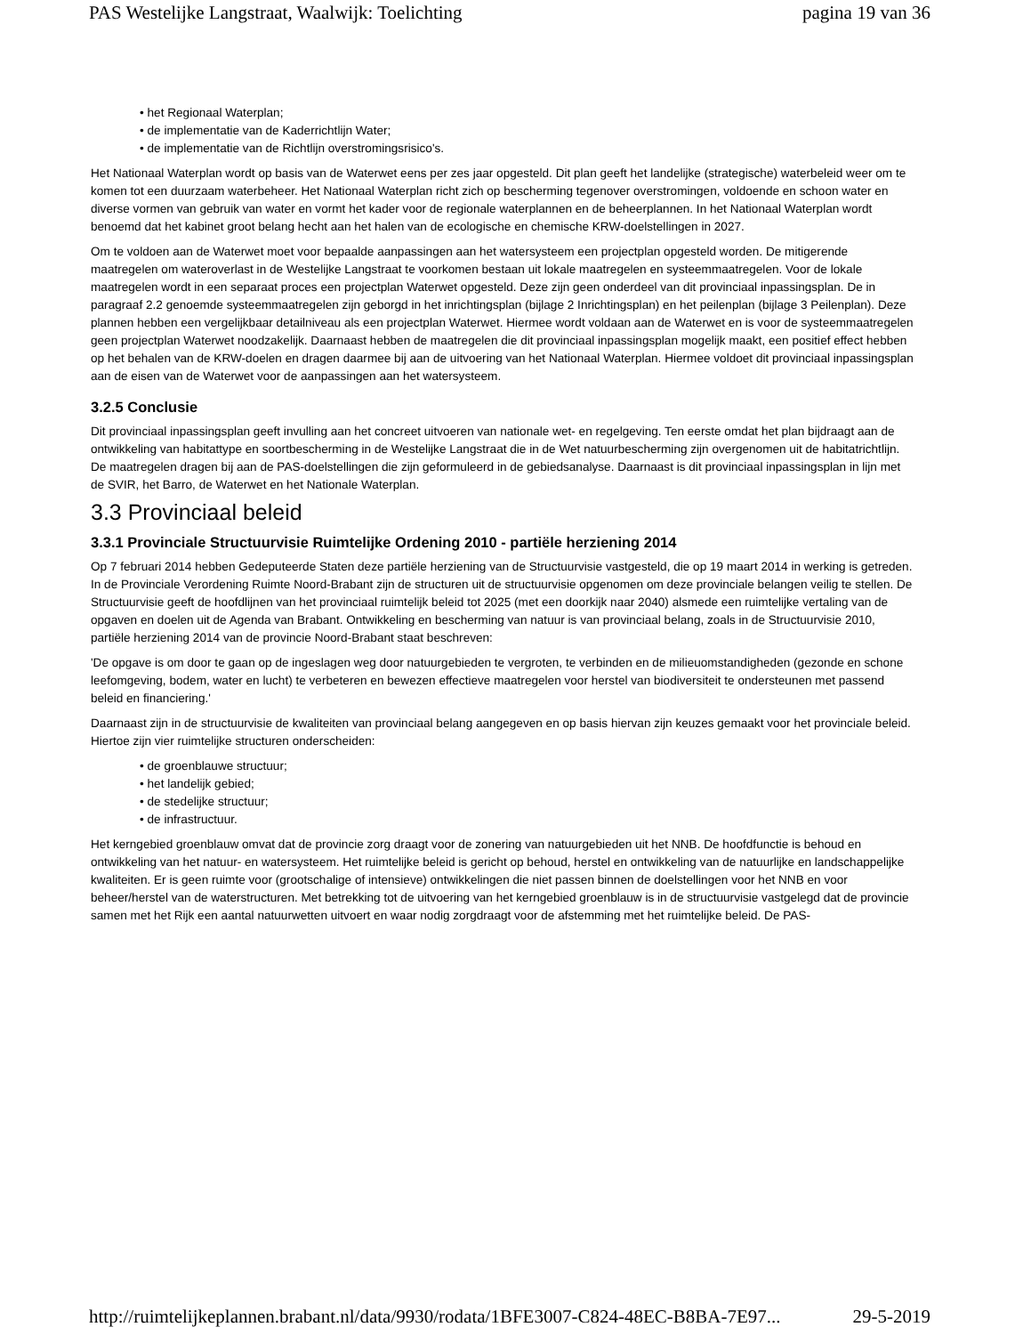PAS Westelijke Langstraat, Waalwijk: Toelichting pagina 19 van 36
het Regionaal Waterplan;
de implementatie van de Kaderrichtlijn Water;
de implementatie van de Richtlijn overstromingsrisico's.
Het Nationaal Waterplan wordt op basis van de Waterwet eens per zes jaar opgesteld. Dit plan geeft het landelijke (strategische) waterbeleid weer om te komen tot een duurzaam waterbeheer. Het Nationaal Waterplan richt zich op bescherming tegenover overstromingen, voldoende en schoon water en diverse vormen van gebruik van water en vormt het kader voor de regionale waterplannen en de beheerplannen. In het Nationaal Waterplan wordt benoemd dat het kabinet groot belang hecht aan het halen van de ecologische en chemische KRW-doelstellingen in 2027.
Om te voldoen aan de Waterwet moet voor bepaalde aanpassingen aan het watersysteem een projectplan opgesteld worden. De mitigerende maatregelen om wateroverlast in de Westelijke Langstraat te voorkomen bestaan uit lokale maatregelen en systeemmaatregelen. Voor de lokale maatregelen wordt in een separaat proces een projectplan Waterwet opgesteld. Deze zijn geen onderdeel van dit provinciaal inpassingsplan. De in paragraaf 2.2 genoemde systeemmaatregelen zijn geborgd in het inrichtingsplan (bijlage 2 Inrichtingsplan) en het peilenplan (bijlage 3 Peilenplan). Deze plannen hebben een vergelijkbaar detailniveau als een projectplan Waterwet. Hiermee wordt voldaan aan de Waterwet en is voor de systeemmaatregelen geen projectplan Waterwet noodzakelijk. Daarnaast hebben de maatregelen die dit provinciaal inpassingsplan mogelijk maakt, een positief effect hebben op het behalen van de KRW-doelen en dragen daarmee bij aan de uitvoering van het Nationaal Waterplan. Hiermee voldoet dit provinciaal inpassingsplan aan de eisen van de Waterwet voor de aanpassingen aan het watersysteem.
3.2.5 Conclusie
Dit provinciaal inpassingsplan geeft invulling aan het concreet uitvoeren van nationale wet- en regelgeving. Ten eerste omdat het plan bijdraagt aan de ontwikkeling van habitattype en soortbescherming in de Westelijke Langstraat die in de Wet natuurbescherming zijn overgenomen uit de habitatrichtlijn. De maatregelen dragen bij aan de PAS-doelstellingen die zijn geformuleerd in de gebiedsanalyse. Daarnaast is dit provinciaal inpassingsplan in lijn met de SVIR, het Barro, de Waterwet en het Nationale Waterplan.
3.3 Provinciaal beleid
3.3.1 Provinciale Structuurvisie Ruimtelijke Ordening 2010 - partiële herziening 2014
Op 7 februari 2014 hebben Gedeputeerde Staten deze partiële herziening van de Structuurvisie vastgesteld, die op 19 maart 2014 in werking is getreden. In de Provinciale Verordening Ruimte Noord-Brabant zijn de structuren uit de structuurvisie opgenomen om deze provinciale belangen veilig te stellen. De Structuurvisie geeft de hoofdlijnen van het provinciaal ruimtelijk beleid tot 2025 (met een doorkijk naar 2040) alsmede een ruimtelijke vertaling van de opgaven en doelen uit de Agenda van Brabant. Ontwikkeling en bescherming van natuur is van provinciaal belang, zoals in de Structuurvisie 2010, partiële herziening 2014 van de provincie Noord-Brabant staat beschreven:
'De opgave is om door te gaan op de ingeslagen weg door natuurgebieden te vergroten, te verbinden en de milieuomstandigheden (gezonde en schone leefomgeving, bodem, water en lucht) te verbeteren en bewezen effectieve maatregelen voor herstel van biodiversiteit te ondersteunen met passend beleid en financiering.'
Daarnaast zijn in de structuurvisie de kwaliteiten van provinciaal belang aangegeven en op basis hiervan zijn keuzes gemaakt voor het provinciale beleid. Hiertoe zijn vier ruimtelijke structuren onderscheiden:
de groenblauwe structuur;
het landelijk gebied;
de stedelijke structuur;
de infrastructuur.
Het kerngebied groenblauw omvat dat de provincie zorg draagt voor de zonering van natuurgebieden uit het NNB. De hoofdfunctie is behoud en ontwikkeling van het natuur- en watersysteem. Het ruimtelijke beleid is gericht op behoud, herstel en ontwikkeling van de natuurlijke en landschappelijke kwaliteiten. Er is geen ruimte voor (grootschalige of intensieve) ontwikkelingen die niet passen binnen de doelstellingen voor het NNB en voor beheer/herstel van de waterstructuren. Met betrekking tot de uitvoering van het kerngebied groenblauw is in de structuurvisie vastgelegd dat de provincie samen met het Rijk een aantal natuurwetten uitvoert en waar nodig zorgdraagt voor de afstemming met het ruimtelijke beleid. De PAS-
http://ruimtelijkeplannen.brabant.nl/data/9930/rodata/1BFE3007-C824-48EC-B8BA-7E97... 29-5-2019